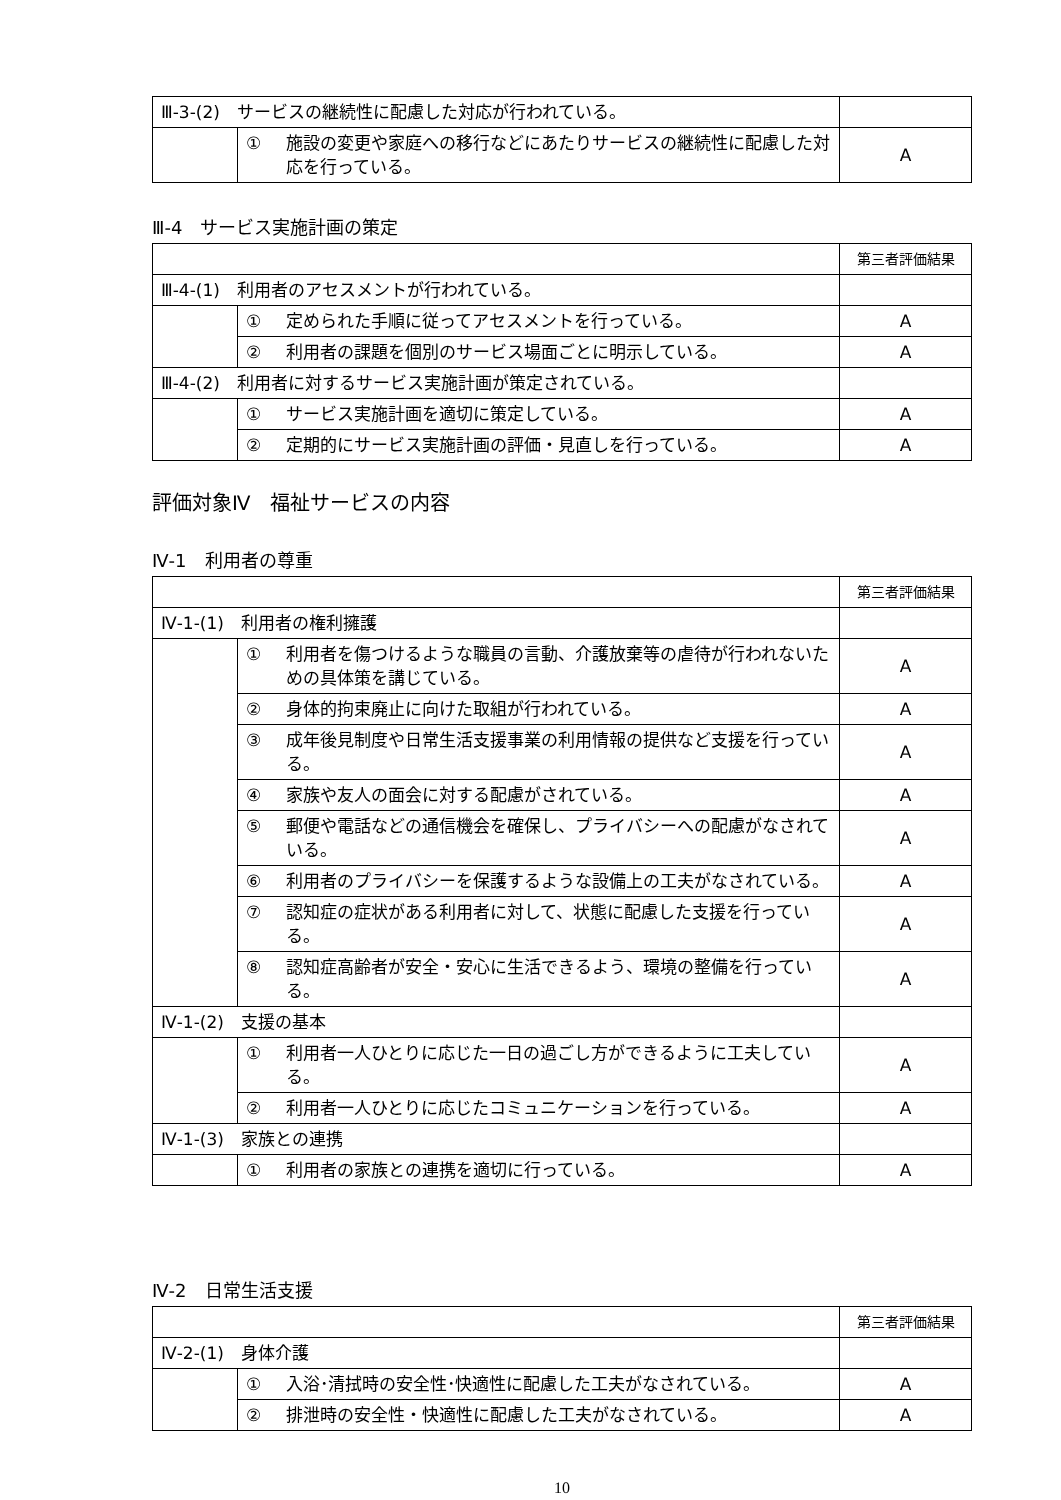| Ⅲ-3-(2) サービスの継続性に配慮した対応が行われている。 | | |
| | ① 施設の変更や家庭への移行などにあたりサービスの継続性に配慮した対応を行っている。 | A |
Ⅲ-4　サービス実施計画の策定
| | | 第三者評価結果 |
| Ⅲ-4-(1) 利用者のアセスメントが行われている。 | | |
| | ① 定められた手順に従ってアセスメントを行っている。 | A |
| | ② 利用者の課題を個別のサービス場面ごとに明示している。 | A |
| Ⅲ-4-(2) 利用者に対するサービス実施計画が策定されている。 | | |
| | ① サービス実施計画を適切に策定している。 | A |
| | ② 定期的にサービス実施計画の評価・見直しを行っている。 | A |
評価対象Ⅳ　福祉サービスの内容
Ⅳ-1　利用者の尊重
| | | 第三者評価結果 |
| Ⅳ-1-(1) 利用者の権利擁護 | | |
| | ① 利用者を傷つけるような職員の言動、介護放棄等の虐待が行われないための具体策を講じている。 | A |
| | ② 身体的拘束廃止に向けた取組が行われている。 | A |
| | ③ 成年後見制度や日常生活支援事業の利用情報の提供など支援を行っている。 | A |
| | ④ 家族や友人の面会に対する配慮がされている。 | A |
| | ⑤ 郵便や電話などの通信機会を確保し、プライバシーへの配慮がなされている。 | A |
| | ⑥ 利用者のプライバシーを保護するような設備上の工夫がなされている。 | A |
| | ⑦ 認知症の症状がある利用者に対して、状態に配慮した支援を行っている。 | A |
| | ⑧ 認知症高齢者が安全・安心に生活できるよう、環境の整備を行っている。 | A |
| Ⅳ-1-(2) 支援の基本 | | |
| | ① 利用者一人ひとりに応じた一日の過ごし方ができるように工夫している。 | A |
| | ② 利用者一人ひとりに応じたコミュニケーションを行っている。 | A |
| Ⅳ-1-(3) 家族との連携 | | |
| | ① 利用者の家族との連携を適切に行っている。 | A |
Ⅳ-2　日常生活支援
| | | 第三者評価結果 |
| Ⅳ-2-(1) 身体介護 | | |
| | ① 入浴･清拭時の安全性･快適性に配慮した工夫がなされている。 | A |
| | ② 排泄時の安全性・快適性に配慮した工夫がなされている。 | A |
10